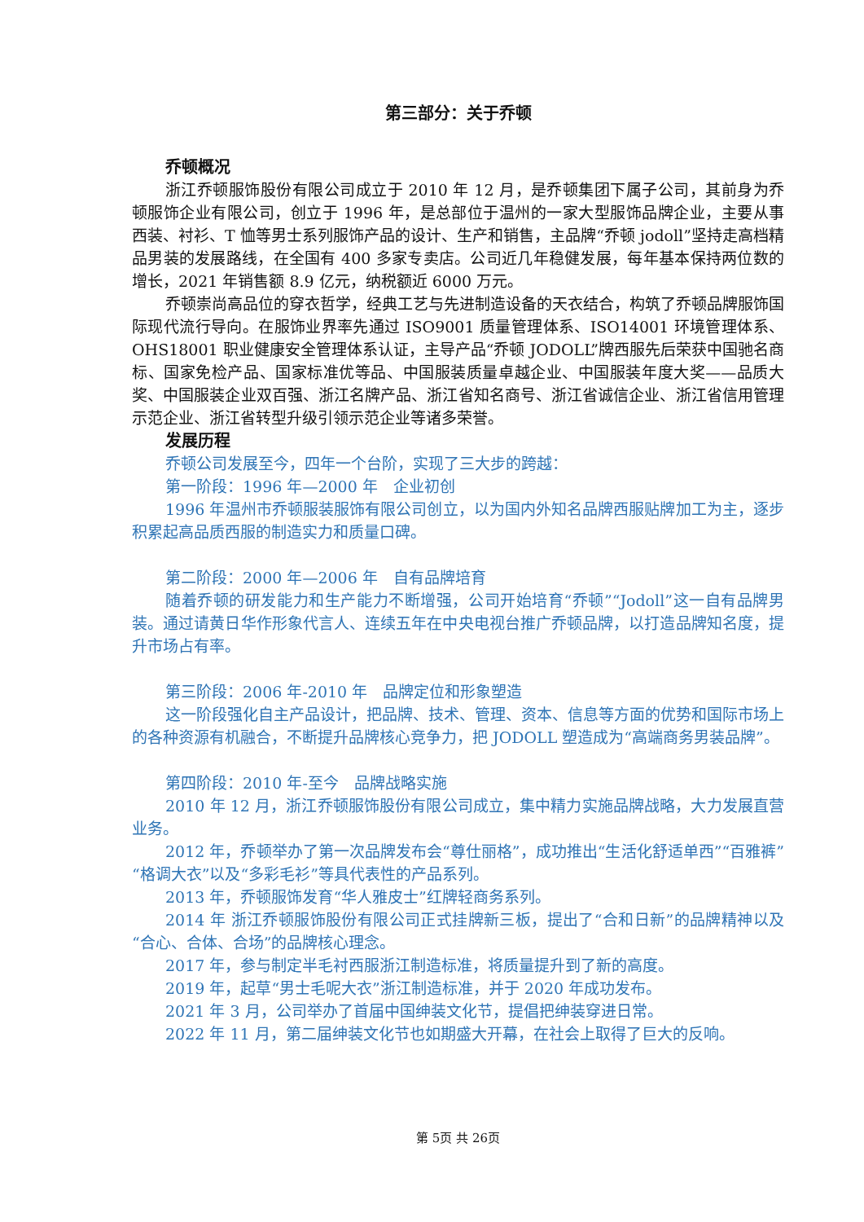第三部分：关于乔顿
乔顿概况
浙江乔顿服饰股份有限公司成立于 2010 年 12 月，是乔顿集团下属子公司，其前身为乔顿服饰企业有限公司，创立于 1996 年，是总部位于温州的一家大型服饰品牌企业，主要从事西装、衬衫、T 恤等男士系列服饰产品的设计、生产和销售，主品牌“乔顿 jodoll”坚持走高档精品男装的发展路线，在全国有 400 多家专卖店。公司近几年稳健发展，每年基本保持两位数的增长，2021 年销售额 8.9 亿元，纳税额近 6000 万元。
乔顿崇尚高品位的穿衣哲学，经典工艺与先进制造设备的天衣结合，构筑了乔顿品牌服饰国际现代流行导向。在服饰业界率先通过 ISO9001 质量管理体系、ISO14001 环境管理体系、OHS18001 职业健康安全管理体系认证，主导产品“乔顿 JODOLL”牌西服先后荣获中国驰名商标、国家免检产品、国家标准优等品、中国服装质量卓越企业、中国服装年度大奖——品质大奖、中国服装企业双百强、浙江名牌产品、浙江省知名商号、浙江省诚信企业、浙江省信用管理示范企业、浙江省转型升级引领示范企业等诸多荣誉。
发展历程
乔顿公司发展至今，四年一个台阶，实现了三大步的跨越：
第一阶段：1996 年—2000 年　企业初创
1996 年温州市乔顿服装服饰有限公司创立，以为国内外知名品牌西服贴牌加工为主，逐步积累起高品质西服的制造实力和质量口碑。
第二阶段：2000 年—2006 年　自有品牌培育
随着乔顿的研发能力和生产能力不断增强，公司开始培育“乔顿”“Jodoll”这一自有品牌男装。通过请黄日华作形象代言人、连续五年在中央电视台推广乔顿品牌，以打造品牌知名度，提升市场占有率。
第三阶段：2006 年-2010 年　品牌定位和形象塑造
这一阶段强化自主产品设计，把品牌、技术、管理、资本、信息等方面的优势和国际市场上的各种资源有机融合，不断提升品牌核心竞争力，把 JODOLL 塑造成为“高端商务男装品牌”。
第四阶段：2010 年-至今　品牌战略实施
2010 年 12 月，浙江乔顿服饰股份有限公司成立，集中精力实施品牌战略，大力发展直营业务。
2012 年，乔顿举办了第一次品牌发布会“尊仕丽格”，成功推出“生活化舒适单西”“百雅裤”“格调大衣”以及“多彩毛衫”等具代表性的产品系列。
2013 年，乔顿服饰发育“华人雅皮士”红牌轻商务系列。
2014 年 浙江乔顿服饰股份有限公司正式挂牌新三板，提出了“合和日新”的品牌精神以及“合心、合体、合场”的品牌核心理念。
2017 年，参与制定半毛衬西服浙江制造标准，将质量提升到了新的高度。
2019 年，起草“男士毛呢大衣”浙江制造标准，并于 2020 年成功发布。
2021 年 3 月，公司举办了首届中国绅装文化节，提倡把绅装穿进日常。
2022 年 11 月，第二届绅装文化节也如期盛大开幕，在社会上取得了巨大的反响。
第 5页 共 26页